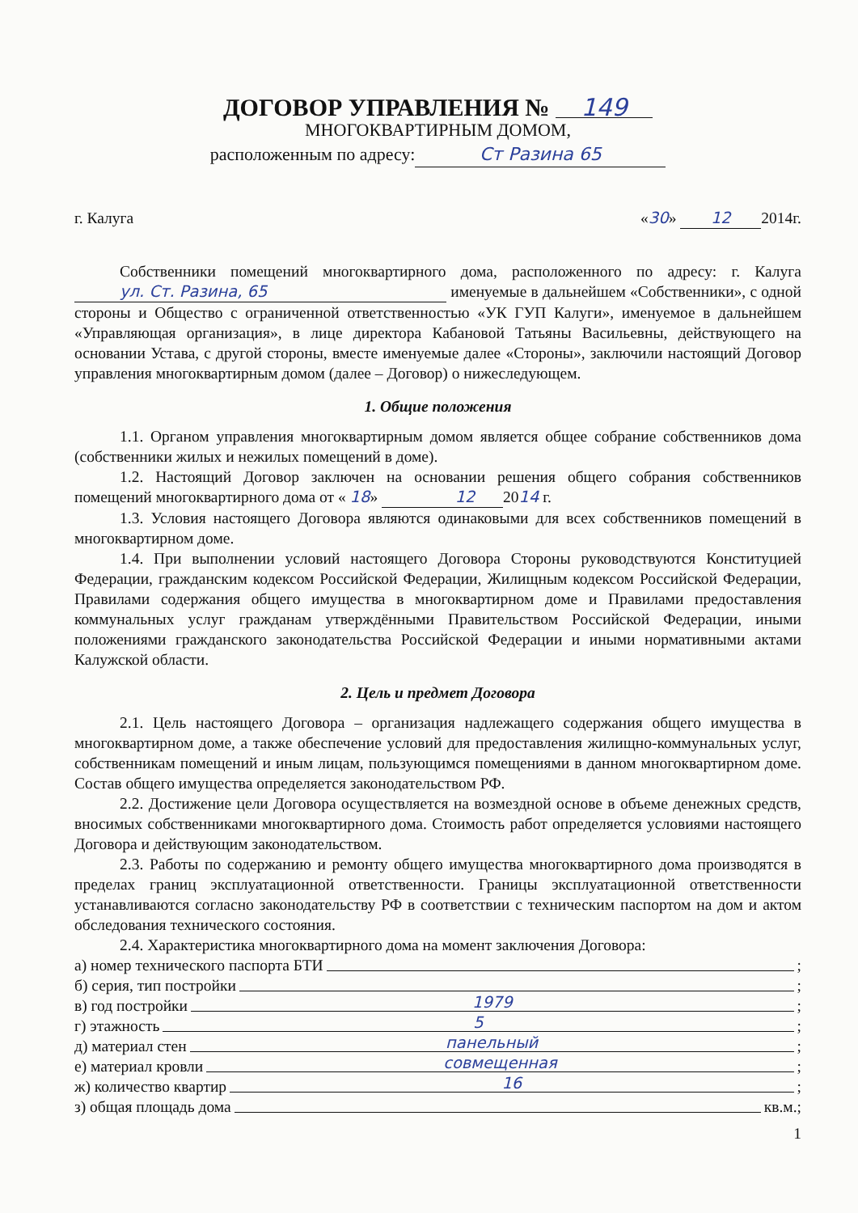ДОГОВОР УПРАВЛЕНИЯ № 149
МНОГОКВАРТИРНЫМ ДОМОМ,
расположенным по адресу: Ст Разина 65
г. Калуга «30» 12 2014г.
Собственники помещений многоквартирного дома, расположенного по адресу: г. Калуга ул. Ст. Разина, 65 именуемые в дальнейшем «Собственники», с одной стороны и Общество с ограниченной ответственностью «УК ГУП Калуги», именуемое в дальнейшем «Управляющая организация», в лице директора Кабановой Татьяны Васильевны, действующего на основании Устава, с другой стороны, вместе именуемые далее «Стороны», заключили настоящий Договор управления многоквартирным домом (далее – Договор) о нижеследующем.
1. Общие положения
1.1. Органом управления многоквартирным домом является общее собрание собственников дома (собственники жилых и нежилых помещений в доме).
1.2. Настоящий Договор заключен на основании решения общего собрания собственников помещений многоквартирного дома от « 18» 12 2014 г.
1.3. Условия настоящего Договора являются одинаковыми для всех собственников помещений в многоквартирном доме.
1.4. При выполнении условий настоящего Договора Стороны руководствуются Конституцией Федерации, гражданским кодексом Российской Федерации, Жилищным кодексом Российской Федерации, Правилами содержания общего имущества в многоквартирном доме и Правилами предоставления коммунальных услуг гражданам утверждёнными Правительством Российской Федерации, иными положениями гражданского законодательства Российской Федерации и иными нормативными актами Калужской области.
2. Цель и предмет Договора
2.1. Цель настоящего Договора – организация надлежащего содержания общего имущества в многоквартирном доме, а также обеспечение условий для предоставления жилищно-коммунальных услуг, собственникам помещений и иным лицам, пользующимся помещениями в данном многоквартирном доме. Состав общего имущества определяется законодательством РФ.
2.2. Достижение цели Договора осуществляется на возмездной основе в объеме денежных средств, вносимых собственниками многоквартирного дома. Стоимость работ определяется условиями настоящего Договора и действующим законодательством.
2.3. Работы по содержанию и ремонту общего имущества многоквартирного дома производятся в пределах границ эксплуатационной ответственности. Границы эксплуатационной ответственности устанавливаются согласно законодательству РФ в соответствии с техническим паспортом на дом и актом обследования технического состояния.
2.4. Характеристика многоквартирного дома на момент заключения Договора:
а) номер технического паспорта БТИ ;
б) серия, тип постройки ;
в) год постройки 1979;
г) этажность 5;
д) материал стен панельный;
е) материал кровли совмещенная;
ж) количество квартир 16;
з) общая площадь дома кв.м.;
1